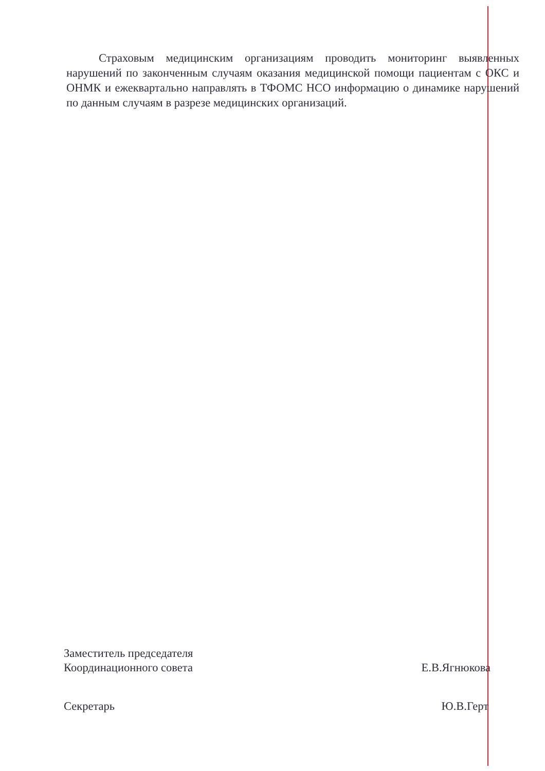Страховым медицинским организациям проводить мониторинг выявленных нарушений по законченным случаям оказания медицинской помощи пациентам с ОКС и ОНМК и ежеквартально направлять в ТФОМС НСО информацию о динамике нарушений по данным случаям в разрезе медицинских организаций.
Заместитель председателя
Координационного совета
Е.В.Ягнюкова
Секретарь Ю.В.Герт